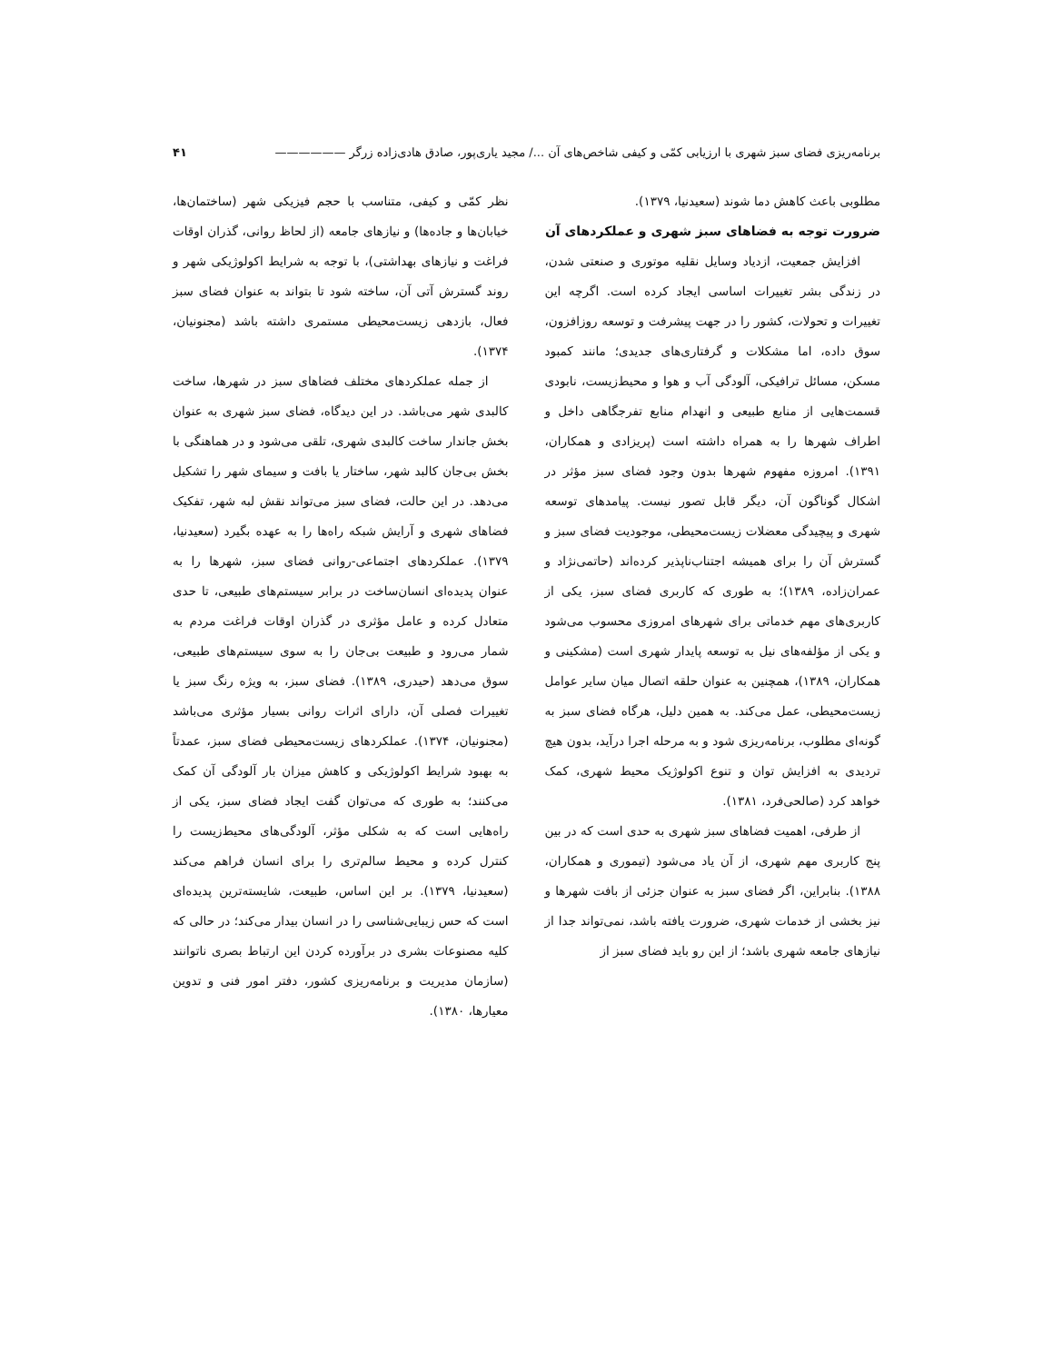برنامه‌ریزی فضای سبز شهری با ارزیابی کمّی و کیفی شاخص‌های آن .../ مجید یاری‌پور، صادق هادی‌زاده زرگر —————— ۴۱
مطلوبی باعث کاهش دما شوند (سعیدنیا، ۱۳۷۹).
ضرورت توجه به فضاهای سبز شهری و عملکردهای آن
افزایش جمعیت، ازدیاد وسایل نقلیه موتوری و صنعتی شدن، در زندگی بشر تغییرات اساسی ایجاد کرده است. اگرچه این تغییرات و تحولات، کشور را در جهت پیشرفت و توسعه روزافزون، سوق داده، اما مشکلات و گرفتاری‌های جدیدی؛ مانند کمبود مسکن، مسائل ترافیکی، آلودگی آب و هوا و محیط‌زیست، نابودی قسمت‌هایی از منابع طبیعی و انهدام منابع تفرجگاهی داخل و اطراف شهرها را به همراه داشته است (پریزادی و همکاران، ۱۳۹۱). امروزه مفهوم شهرها بدون وجود فضای سبز مؤثر در اشکال گوناگون آن، دیگر قابل تصور نیست. پیامدهای توسعه شهری و پیچیدگی معضلات زیست‌محیطی، موجودیت فضای سبز و گسترش آن را برای همیشه اجتناب‌ناپذیر کرده‌اند (حاتمی‌نژاد و عمران‌زاده، ۱۳۸۹)؛ به طوری که کاربری فضای سبز، یکی از کاربری‌های مهم خدماتی برای شهرهای امروزی محسوب می‌شود و یکی از مؤلفه‌های نیل به توسعه پایدار شهری است (مشکینی و همکاران، ۱۳۸۹)، همچنین به عنوان حلقه اتصال میان سایر عوامل زیست‌محیطی، عمل می‌کند. به همین دلیل، هرگاه فضای سبز به گونه‌ای مطلوب، برنامه‌ریزی شود و به مرحله اجرا درآید، بدون هیچ تردیدی به افزایش توان و تنوع اکولوژیک محیط شهری، کمک خواهد کرد (صالحی‌فرد، ۱۳۸۱).
از طرفی، اهمیت فضاهای سبز شهری به حدی است که در بین پنج کاربری مهم شهری، از آن یاد می‌شود (تیموری و همکاران، ۱۳۸۸). بنابراین، اگر فضای سبز به عنوان جزئی از بافت شهرها و نیز بخشی از خدمات شهری، ضرورت یافته باشد، نمی‌تواند جدا از نیازهای جامعه شهری باشد؛ از این رو باید فضای سبز از
نظر کمّی و کیفی، متناسب با حجم فیزیکی شهر (ساختمان‌ها، خیابان‌ها و جاده‌ها) و نیازهای جامعه (از لحاظ روانی، گذران اوقات فراغت و نیازهای بهداشتی)، با توجه به شرایط اکولوژیکی شهر و روند گسترش آتی آن، ساخته شود تا بتواند به عنوان فضای سبز فعال، بازدهی زیست‌محیطی مستمری داشته باشد (مجنونیان، ۱۳۷۴).
از جمله عملکردهای مختلف فضاهای سبز در شهرها، ساخت کالبدی شهر می‌باشد. در این دیدگاه، فضای سبز شهری به عنوان بخش جاندار ساخت کالبدی شهری، تلقی می‌شود و در هماهنگی با بخش بی‌جان کالبد شهر، ساختار یا بافت و سیمای شهر را تشکیل می‌دهد. در این حالت، فضای سبز می‌تواند نقش لبه شهر، تفکیک فضاهای شهری و آرایش شبکه راه‌ها را به عهده بگیرد (سعیدنیا، ۱۳۷۹). عملکردهای اجتماعی-روانی فضای سبز، شهرها را به عنوان پدیده‌ای انسان‌ساخت در برابر سیستم‌های طبیعی، تا حدی متعادل کرده و عامل مؤثری در گذران اوقات فراغت مردم به شمار می‌رود و طبیعت بی‌جان را به سوی سیستم‌های طبیعی، سوق می‌دهد (حیدری، ۱۳۸۹). فضای سبز، به ویژه رنگ سبز یا تغییرات فصلی آن، دارای اثرات روانی بسیار مؤثری می‌باشد (مجنونیان، ۱۳۷۴). عملکردهای زیست‌محیطی فضای سبز، عمدتاً به بهبود شرایط اکولوژیکی و کاهش میزان بار آلودگی آن کمک می‌کنند؛ به طوری که می‌توان گفت ایجاد فضای سبز، یکی از راه‌هایی است که به شکلی مؤثر، آلودگی‌های محیط‌زیست را کنترل کرده و محیط سالم‌تری را برای انسان فراهم می‌کند (سعیدنیا، ۱۳۷۹). بر این اساس، طبیعت، شایسته‌ترین پدیده‌ای است که حس زیبایی‌شناسی را در انسان بیدار می‌کند؛ در حالی که کلیه مصنوعات بشری در برآورده کردن این ارتباط بصری ناتوانند (سازمان مدیریت و برنامه‌ریزی کشور، دفتر امور فنی و تدوین معیارها، ۱۳۸۰).